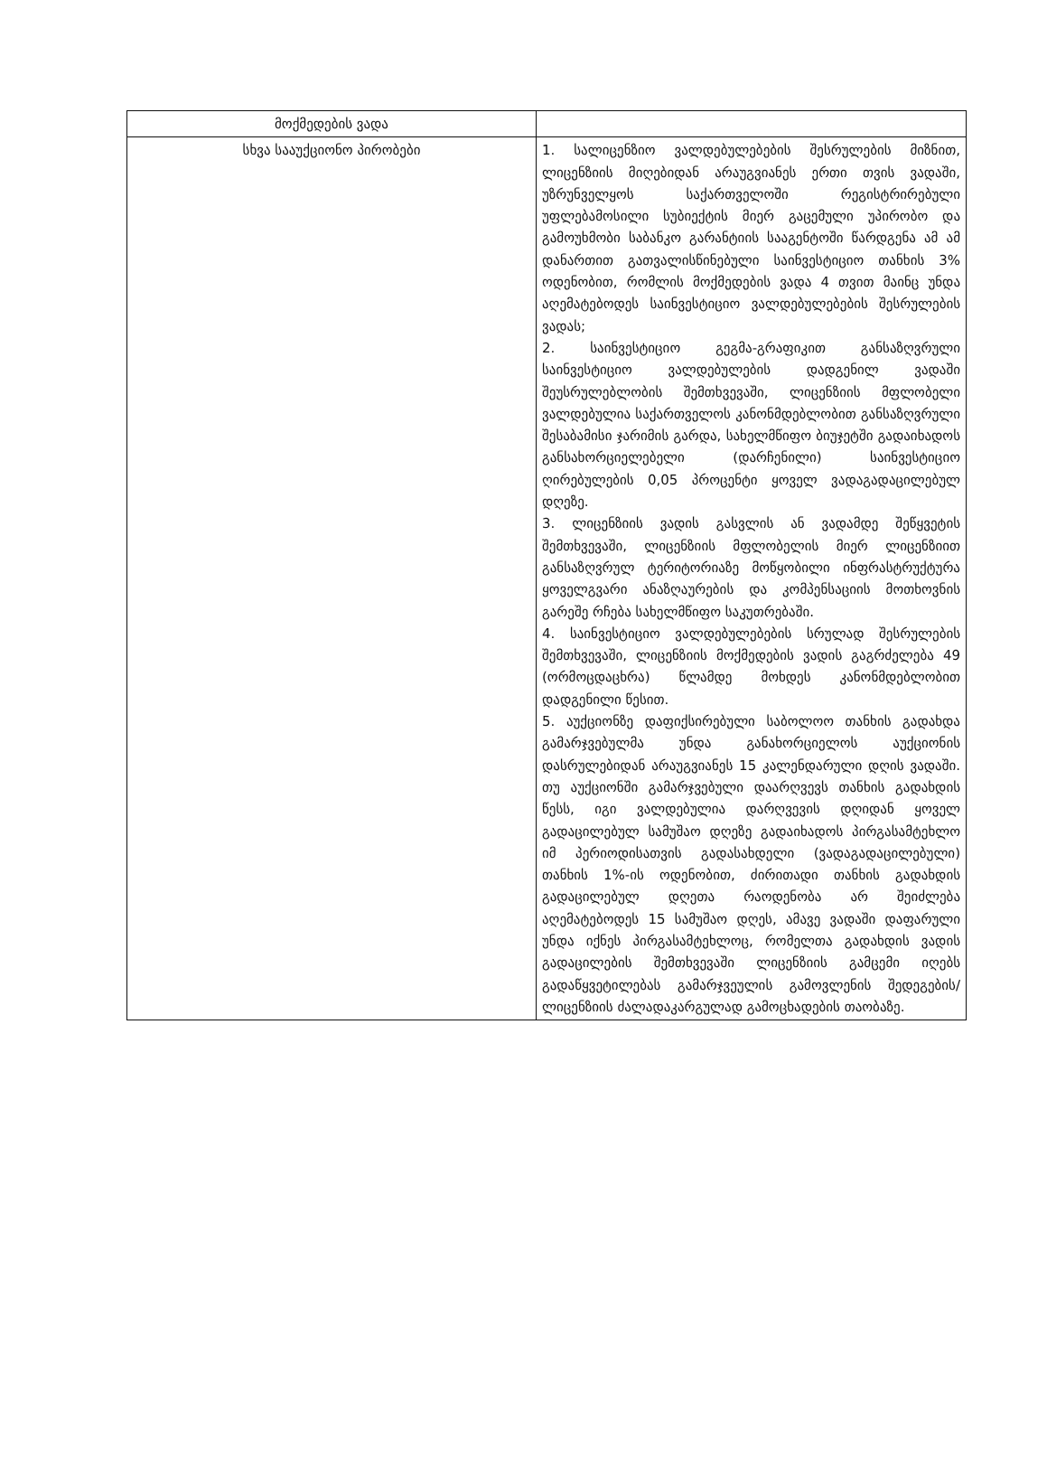| მოქმედების ვადა | |
| სხვა სააუქციონო პირობები | 1. სალიცენზიო ვალდებულებების შესრულების მიზნით, ლიცენზიის მიღებიდან არაუგვიანეს ერთი თვის ვადაში, უზრუნველყოს საქართველოში რეგისტრირებული უფლებამოსილი სუბიექტის მიერ გაცემული უპირობო და გამოუხმობი საბანკო გარანტიის სააგენტოში წარდგენა ამ ამ დანართით გათვალისწინებული საინვესტიციო თანხის 3% ოდენობით, რომლის მოქმედების ვადა 4 თვით მაინც უნდა აღემატებოდეს საინვესტიციო ვალდებულებების შესრულების ვადას; 2. საინვესტიციო გეგმა-გრაფიკით განსაზღვრული საინვესტიციო ვალდებულების დადგენილ ვადაში შეუსრულებლობის შემთხვევაში, ლიცენზიის მფლობელი ვალდებულია საქართველოს კანონმდებლობით განსაზღვრული შესაბამისი ჯარიმის გარდა, სახელმწიფო ბიუჯეტში გადაიხადოს განსახორციელებელი (დარჩენილი) საინვესტიციო ღირებულების 0,05 პროცენტი ყოველ ვადაგადაცილებულ დღეზე. 3. ლიცენზიის ვადის გასვლის ან ვადამდე შეწყვეტის შემთხვევაში, ლიცენზიის მფლობელის მიერ ლიცენზიით განსაზღვრულ ტერიტორიაზე მოწყობილი ინფრასტრუქტურა ყოველგვარი ანაზღაურების და კომპენსაციის მოთხოვნის გარეშე რჩება სახელმწიფო საკუთრებაში. 4. საინვესტიციო ვალდებულებების სრულად შესრულების შემთხვევაში, ლიცენზიის მოქმედების ვადის გაგრძელება 49 (ორმოცდაცხრა) წლამდე მოხდეს კანონმდებლობით დადგენილი წესით. 5. აუქციონზე დაფიქსირებული საბოლოო თანხის გადახდა გამარჯვებულმა უნდა განახორციელოს აუქციონის დასრულებიდან არაუგვიანეს 15 კალენდარული დღის ვადაში. თუ აუქციონში გამარჯვებული დაარღვევს თანხის გადახდის წესს, იგი ვალდებულია დარღვევის დღიდან ყოველ გადაცილებულ სამუშაო დღეზე გადაიხადოს პირგასამტეხლო იმ პერიოდისათვის გადასახდელი (ვადაგადაცილებული) თანხის 1%-ის ოდენობით, ძირითადი თანხის გადახდის გადაცილებულ დღეთა რაოდენობა არ შეიძლება აღემატებოდეს 15 სამუშაო დღეს, ამავე ვადაში დაფარული უნდა იქნეს პირგასამტეხლოც, რომელთა გადახდის ვადის გადაცილების შემთხვევაში ლიცენზიის გამცემი იღებს გადაწყვეტილებას გამარჯვეულის გამოვლენის შედეგების/ლიცენზიის ძალადაკარგულად გამოცხადების თაობაზე. |